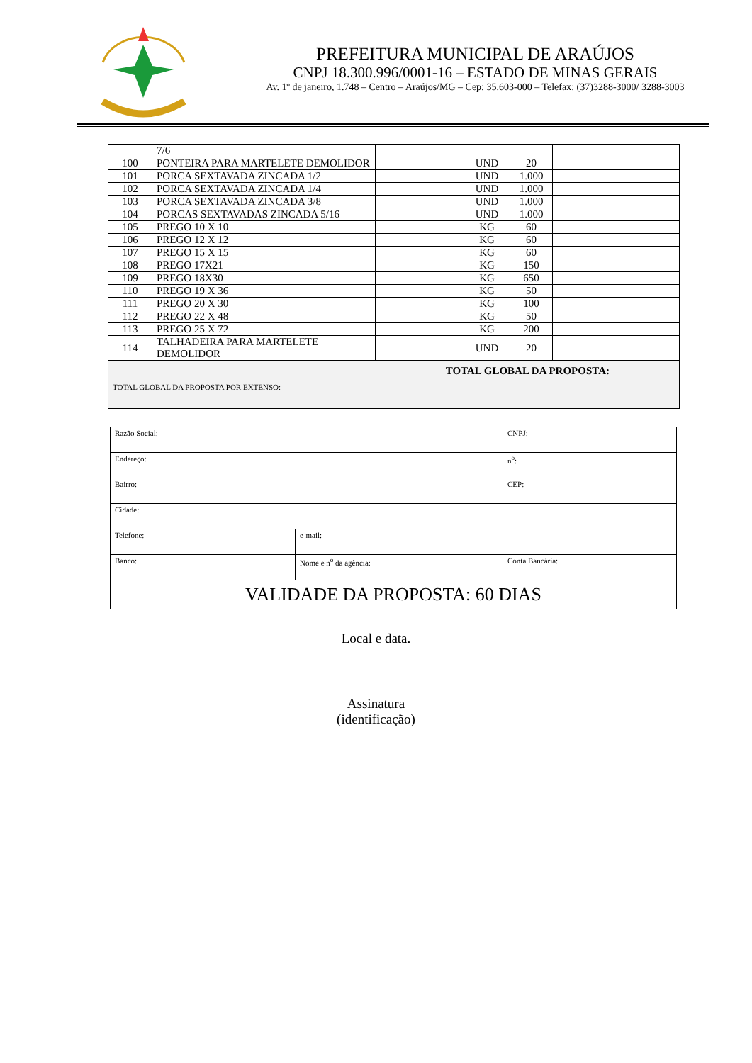PREFEITURA MUNICIPAL DE ARAÚJOS
CNPJ 18.300.996/0001-16 – ESTADO DE MINAS GERAIS
Av. 1º de janeiro, 1.748 – Centro – Araújos/MG – Cep: 35.603-000 – Telefax: (37)3288-3000/ 3288-3003
| | 7/6 | | | | | |
| 100 | PONTEIRA PARA MARTELETE DEMOLIDOR | | UND | 20 | | |
| 101 | PORCA SEXTAVADA ZINCADA 1/2 | | UND | 1.000 | | |
| 102 | PORCA SEXTAVADA ZINCADA 1/4 | | UND | 1.000 | | |
| 103 | PORCA SEXTAVADA ZINCADA 3/8 | | UND | 1.000 | | |
| 104 | PORCAS SEXTAVADAS ZINCADA 5/16 | | UND | 1.000 | | |
| 105 | PREGO 10 X 10 | | KG | 60 | | |
| 106 | PREGO 12 X 12 | | KG | 60 | | |
| 107 | PREGO 15 X 15 | | KG | 60 | | |
| 108 | PREGO 17X21 | | KG | 150 | | |
| 109 | PREGO 18X30 | | KG | 650 | | |
| 110 | PREGO 19 X 36 | | KG | 50 | | |
| 111 | PREGO 20 X 30 | | KG | 100 | | |
| 112 | PREGO 22 X 48 | | KG | 50 | | |
| 113 | PREGO 25 X 72 | | KG | 200 | | |
| 114 | TALHADEIRA PARA MARTELETE DEMOLIDOR | | UND | 20 | | |
| TOTAL GLOBAL DA PROPOSTA: | | | | | | |
| TOTAL GLOBAL DA PROPOSTA POR EXTENSO: | | | | | | |
| Razão Social: | | | CNPJ: |
| Endereço: | | | n<sup>o</sup>: |
| Bairro: | | | CEP: |
| Cidade: | | | |
| Telefone: | e-mail: | | |
| Banco: | Nome e n<sup>o</sup> da agência: | Conta Bancária: | |
| VALIDADE DA PROPOSTA: 60 DIAS | | | |
Local e data.
Assinatura
(identificação)